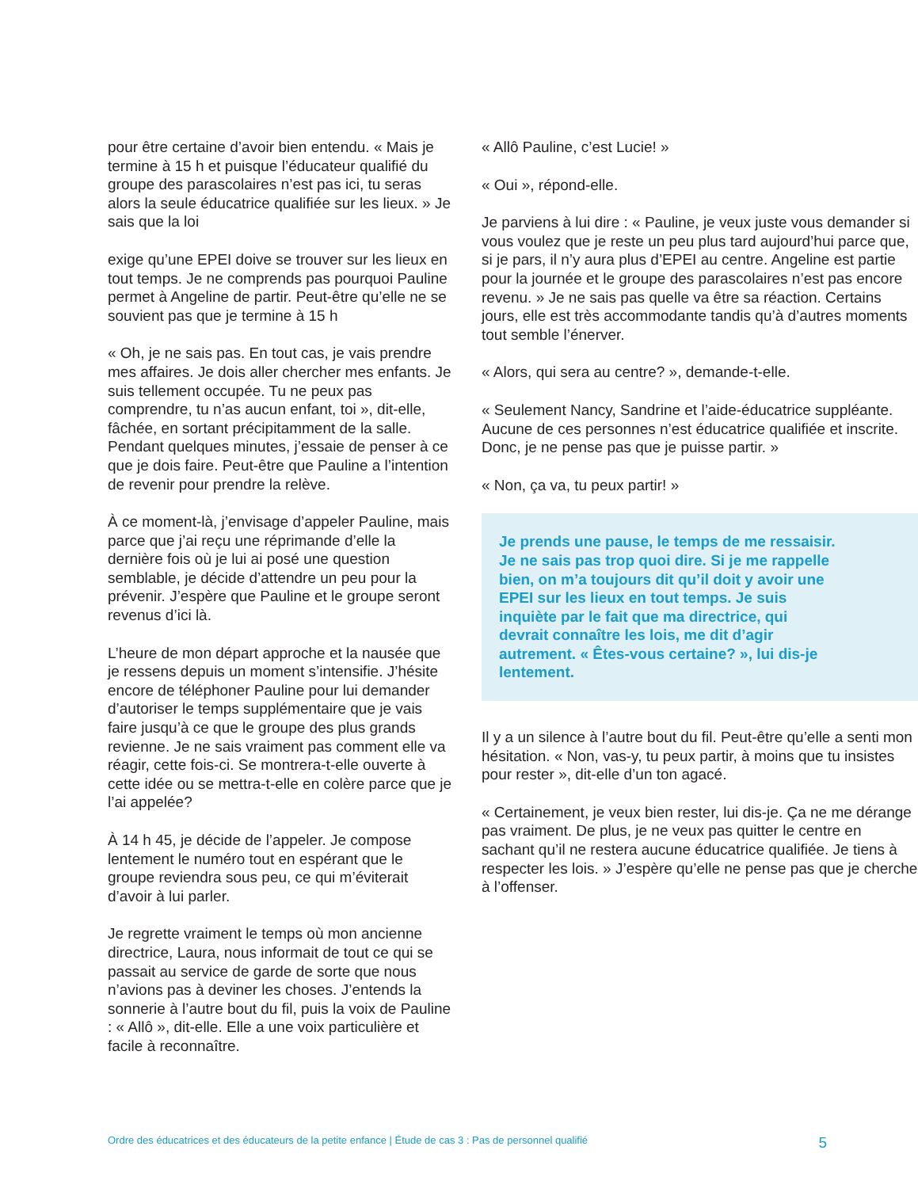pour être certaine d’avoir bien entendu. « Mais je termine à 15 h et puisque l’éducateur qualifié du groupe des parascolaires n’est pas ici, tu seras alors la seule éducatrice qualifiée sur les lieux. » Je sais que la loi
exige qu’une EPEI doive se trouver sur les lieux en tout temps. Je ne comprends pas pourquoi Pauline permet à Angeline de partir. Peut-être qu’elle ne se souvient pas que je termine à 15 h
« Oh, je ne sais pas. En tout cas, je vais prendre mes affaires. Je dois aller chercher mes enfants. Je suis tellement occupée. Tu ne peux pas comprendre, tu n’as aucun enfant, toi », dit-elle, fâchée, en sortant précipitamment de la salle. Pendant quelques minutes, j’essaie de penser à ce que je dois faire. Peut-être que Pauline a l’intention de revenir pour prendre la relève.
À ce moment-là, j’envisage d’appeler Pauline, mais parce que j’ai reçu une réprimande d’elle la dernière fois où je lui ai posé une question semblable, je décide d’attendre un peu pour la prévenir. J’espère que Pauline et le groupe seront revenus d’ici là.
L’heure de mon départ approche et la nausée que je ressens depuis un moment s’intensifie. J’hésite encore de téléphoner Pauline pour lui demander d’autoriser le temps supplémentaire que je vais faire jusqu’à ce que le groupe des plus grands revienne. Je ne sais vraiment pas comment elle va réagir, cette fois-ci. Se montrera-t-elle ouverte à cette idée ou se mettra-t-elle en colère parce que je l’ai appelée?
À 14 h 45, je décide de l’appeler. Je compose lentement le numéro tout en espérant que le groupe reviendra sous peu, ce qui m’éviterait d’avoir à lui parler.
Je regrette vraiment le temps où mon ancienne directrice, Laura, nous informait de tout ce qui se passait au service de garde de sorte que nous n’avions pas à deviner les choses. J’entends la sonnerie à l’autre bout du fil, puis la voix de Pauline : « Allô », dit-elle. Elle a une voix particulière et facile à reconnaître.
« Allô Pauline, c’est Lucie! »
« Oui », répond-elle.
Je parviens à lui dire : « Pauline, je veux juste vous demander si vous voulez que je reste un peu plus tard aujourd’hui parce que, si je pars, il n’y aura plus d’EPEI au centre. Angeline est partie pour la journée et le groupe des parascolaires n’est pas encore revenu. » Je ne sais pas quelle va être sa réaction. Certains jours, elle est très accommodante tandis qu’à d’autres moments tout semble l’énerver.
« Alors, qui sera au centre? », demande-t-elle.
« Seulement Nancy, Sandrine et l’aide-éducatrice suppléante. Aucune de ces personnes n’est éducatrice qualifiée et inscrite. Donc, je ne pense pas que je puisse partir. »
« Non, ça va, tu peux partir! »
Je prends une pause, le temps de me ressaisir. Je ne sais pas trop quoi dire. Si je me rappelle bien, on m’a toujours dit qu’il doit y avoir une EPEI sur les lieux en tout temps. Je suis inquiète par le fait que ma directrice, qui devrait connaître les lois, me dit d’agir autrement. « Êtes-vous certaine? », lui dis-je lentement.
Il y a un silence à l’autre bout du fil. Peut-être qu’elle a senti mon hésitation. « Non, vas-y, tu peux partir, à moins que tu insistes pour rester », dit-elle d’un ton agacé.
« Certainement, je veux bien rester, lui dis-je. Ça ne me dérange pas vraiment. De plus, je ne veux pas quitter le centre en sachant qu’il ne restera aucune éducatrice qualifiée. Je tiens à respecter les lois. » J’espère qu’elle ne pense pas que je cherche à l’offenser.
Ordre des éducatrices et des éducateurs de la petite enfance | Étude de cas 3 : Pas de personnel qualifié 5